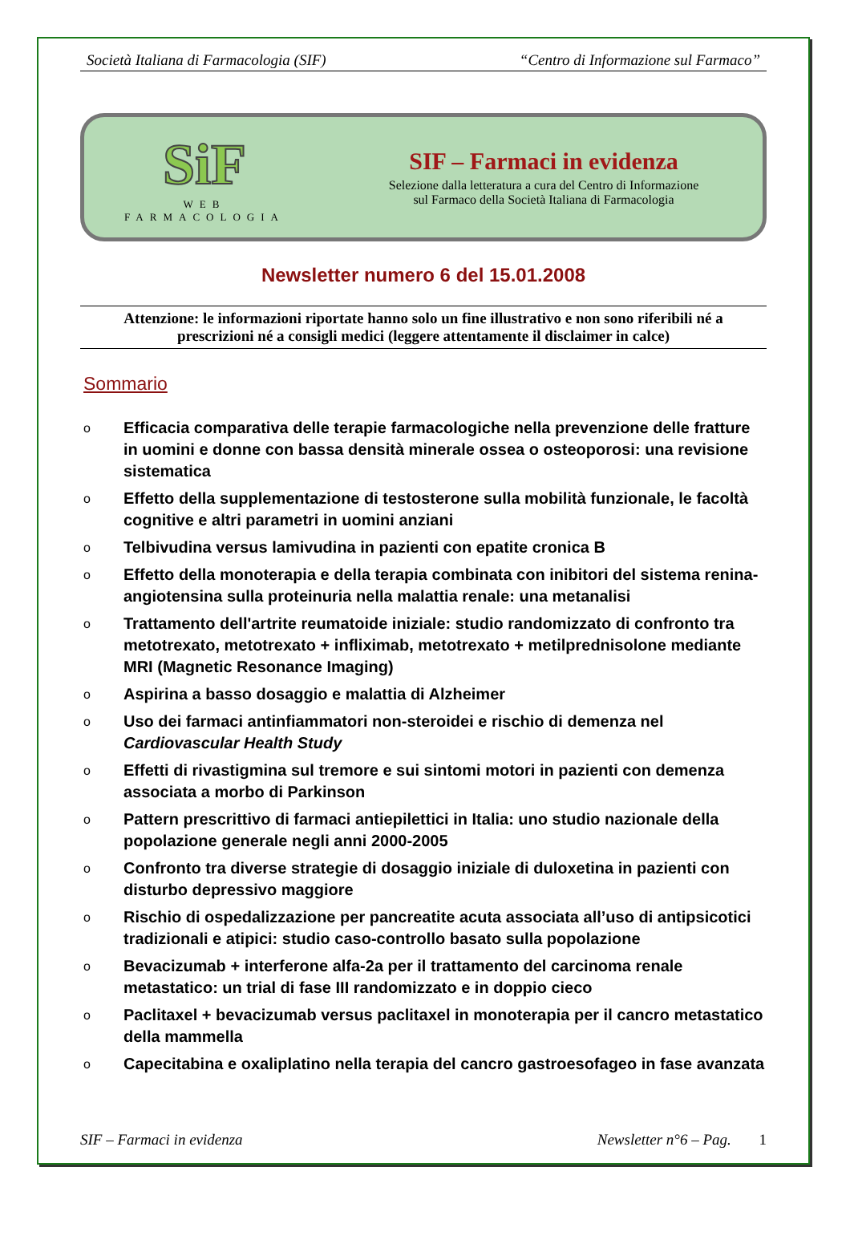Società Italiana di Farmacologia (SIF) “Centro di Informazione sul Farmaco”
SiF
WEB
FARMACOLOGIA
SIF – Farmaci in evidenza
Selezione dalla letteratura a cura del Centro di Informazione
sul Farmaco della Società Italiana di Farmacologia
Newsletter numero 6 del 15.01.2008
Attenzione: le informazioni riportate hanno solo un fine illustrativo e non sono riferibili né a prescrizioni né a consigli medici (leggere attentamente il disclaimer in calce)
Sommario
o Efficacia comparativa delle terapie farmacologiche nella prevenzione delle fratture in uomini e donne con bassa densità minerale ossea o osteoporosi: una revisione sistematica
o Effetto della supplementazione di testosterone sulla mobilità funzionale, le facoltà cognitive e altri parametri in uomini anziani
o Telbivudina versus lamivudina in pazienti con epatite cronica B
o Effetto della monoterapia e della terapia combinata con inibitori del sistema renina-angiotensina sulla proteinuria nella malattia renale: una metanalisi
o Trattamento dell'artrite reumatoide iniziale: studio randomizzato di confronto tra metotrexato, metotrexato + infliximab, metotrexato + metilprednisolone mediante MRI (Magnetic Resonance Imaging)
o Aspirina a basso dosaggio e malattia di Alzheimer
o Uso dei farmaci antinfiammatori non-steroidei e rischio di demenza nel Cardiovascular Health Study
o Effetti di rivastigmina sul tremore e sui sintomi motori in pazienti con demenza associata a morbo di Parkinson
o Pattern prescrittivo di farmaci antiepilettici in Italia: uno studio nazionale della popolazione generale negli anni 2000-2005
o Confronto tra diverse strategie di dosaggio iniziale di duloxetina in pazienti con disturbo depressivo maggiore
o Rischio di ospedalizzazione per pancreatite acuta associata all’uso di antipsicotici tradizionali e atipici: studio caso-controllo basato sulla popolazione
o Bevacizumab + interferone alfa-2a per il trattamento del carcinoma renale metastatico: un trial di fase III randomizzato e in doppio cieco
o Paclitaxel + bevacizumab versus paclitaxel in monoterapia per il cancro metastatico della mammella
o Capecitabina e oxaliplatino nella terapia del cancro gastroesofageo in fase avanzata
SIF – Farmaci in evidenza Newsletter n°6 – Pag. 1